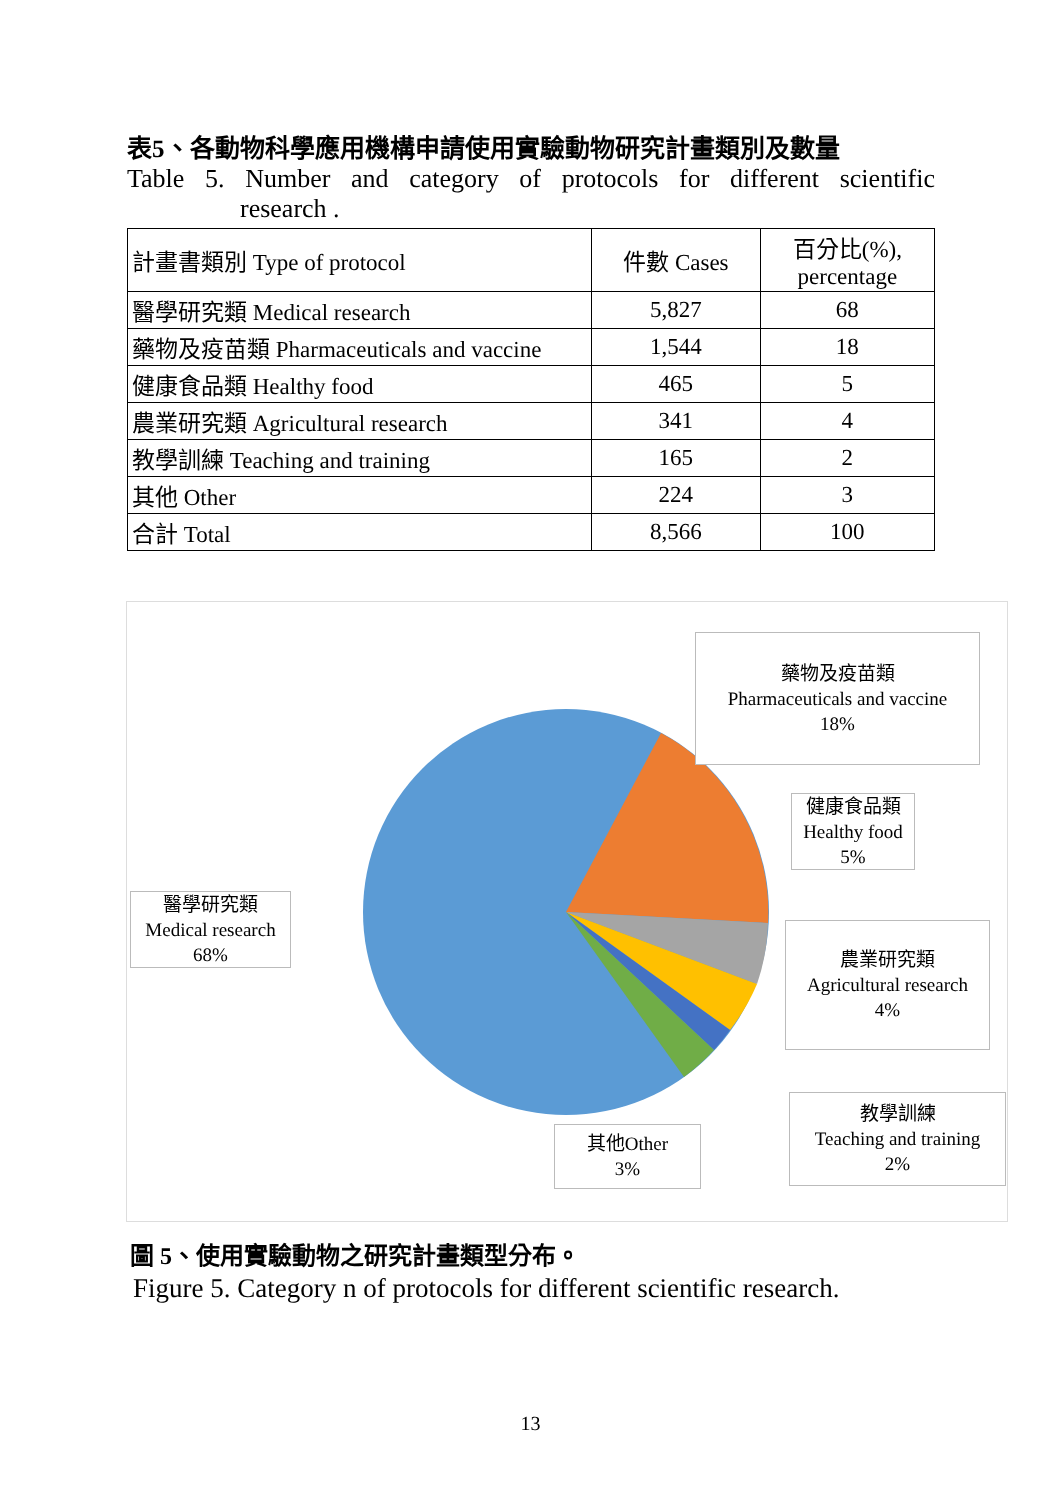表5、各動物科學應用機構申請使用實驗動物研究計畫類別及數量
Table 5. Number and category of protocols for different scientific
research .
| 計畫書類別 Type of protocol | 件數 Cases | 百分比(%), percentage |
| 醫學研究類 Medical research | 5,827 | 68 |
| 藥物及疫苗類 Pharmaceuticals and vaccine | 1,544 | 18 |
| 健康食品類 Healthy food | 465 | 5 |
| 農業研究類 Agricultural research | 341 | 4 |
| 教學訓練 Teaching and training | 165 | 2 |
| 其他 Other | 224 | 3 |
| 合計 Total | 8,566 | 100 |
藥物及疫苗類
Pharmaceuticals and vaccine
18%
健康食品類
Healthy food
5%
醫學研究類
Medical research
68%
農業研究類
Agricultural research
4%
教學訓練
Teaching and training
2%
其他Other
3%
圖 5、使用實驗動物之研究計畫類型分布。
Figure 5. Category n of protocols for different scientific research.
13